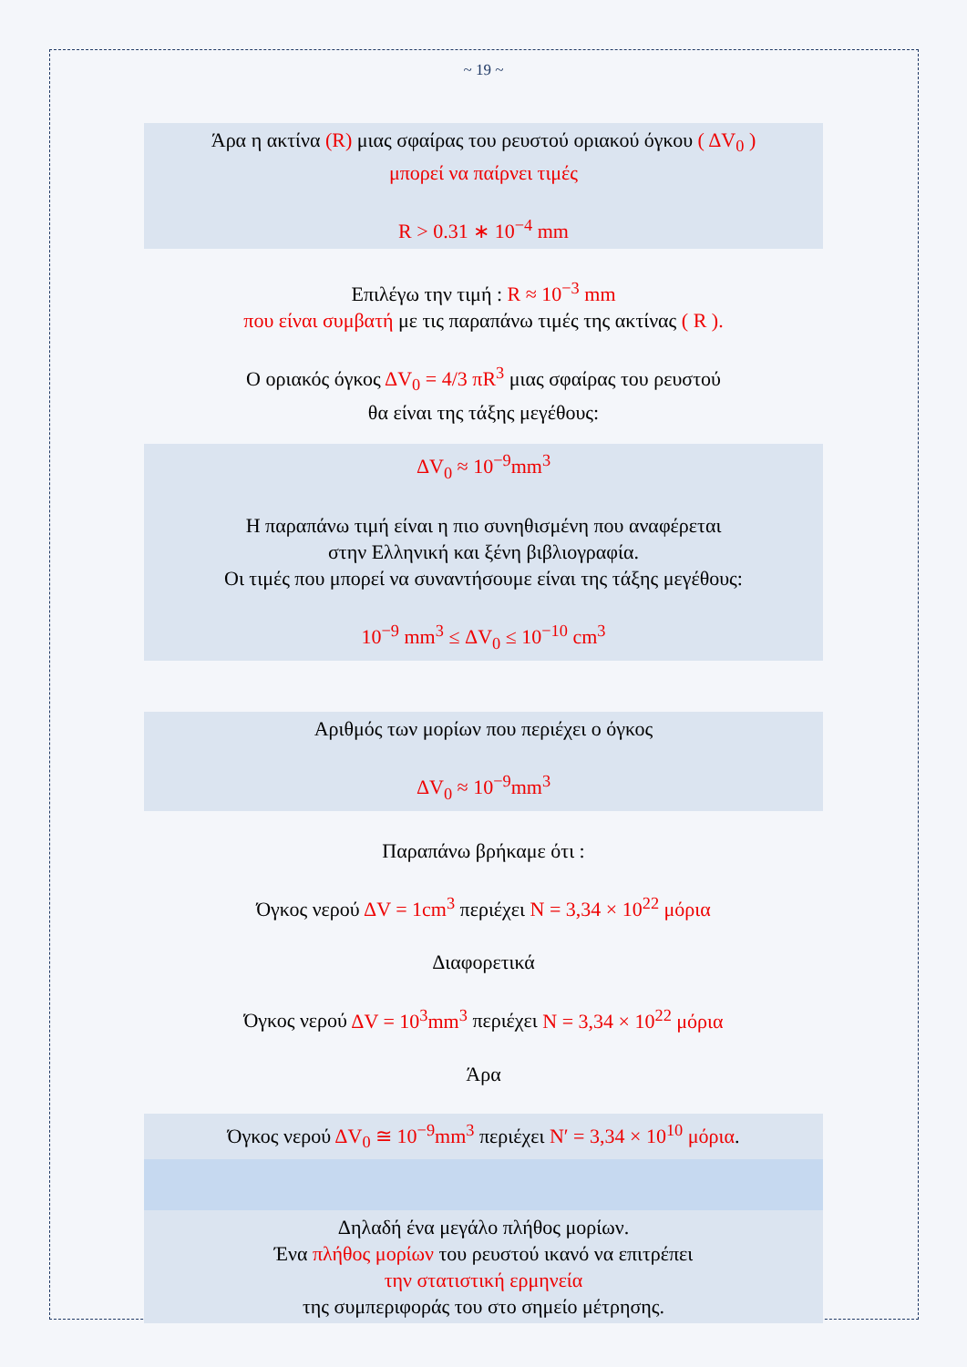~ 19 ~
Άρα η ακτίνα (R) μιας σφαίρας του ρευστού οριακού όγκου ( ΔV<sub>0</sub> )
μπορεί να παίρνει τιμές
R > 0.31 ∗ 10<sup>−4</sup> mm
Επιλέγω την τιμή : R ≈ 10<sup>−3</sup> mm
που είναι συμβατή με τις παραπάνω τιμές της ακτίνας ( R ).
Ο οριακός όγκος ΔV<sub>0</sub> = 4/3 πR<sup>3</sup> μιας σφαίρας του ρευστού
θα είναι της τάξης μεγέθους:
ΔV<sub>0</sub> ≈ 10<sup>−9</sup>mm<sup>3</sup>
Η παραπάνω τιμή είναι η πιο συνηθισμένη που αναφέρεται
στην Ελληνική και ξένη βιβλιογραφία.
Οι τιμές που μπορεί να συναντήσουμε είναι της τάξης μεγέθους:
10<sup>−9</sup> mm<sup>3</sup> ≤ ΔV<sub>0</sub> ≤ 10<sup>−10</sup> cm<sup>3</sup>
Αριθμός των μορίων που περιέχει ο όγκος
ΔV<sub>0</sub> ≈ 10<sup>−9</sup>mm<sup>3</sup>
Παραπάνω βρήκαμε ότι :
Όγκος νερού ΔV = 1cm<sup>3</sup> περιέχει N = 3,34 × 10<sup>22</sup> μόρια
Διαφορετικά
Όγκος νερού ΔV = 10<sup>3</sup>mm<sup>3</sup> περιέχει N = 3,34 × 10<sup>22</sup> μόρια
Άρα
Όγκος νερού ΔV<sub>0</sub> ≅ 10<sup>−9</sup>mm<sup>3</sup> περιέχει N′ = 3,34 × 10<sup>10</sup> μόρια.
Δηλαδή ένα μεγάλο πλήθος μορίων.
Ένα πλήθος μορίων του ρευστού ικανό να επιτρέπει
την στατιστική ερμηνεία
της συμπεριφοράς του στο σημείο μέτρησης.